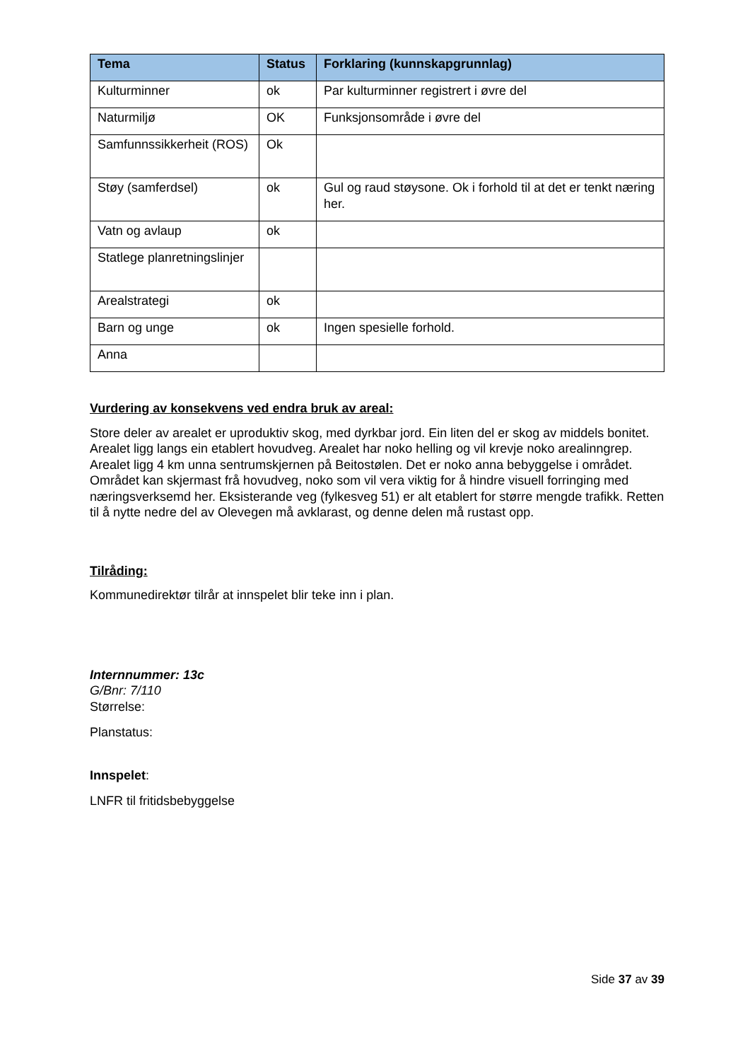| Tema | Status | Forklaring (kunnskapgrunnlag) |
| --- | --- | --- |
| Kulturminner | ok | Par kulturminner registrert i øvre del |
| Naturmiljø | OK | Funksjonsområde i øvre del |
| Samfunnssikkerheit (ROS) | Ok | |
| Støy (samferdsel) | ok | Gul og raud støysone. Ok i forhold til at det er tenkt næring her. |
| Vatn og avlaup | ok | |
| Statlege planretningslinjer | | |
| Arealstrategi | ok | |
| Barn og unge | ok | Ingen spesielle forhold. |
| Anna | | |
Vurdering av konsekvens ved endra bruk av areal:
Store deler av arealet er uproduktiv skog, med dyrkbar jord. Ein liten del er skog av middels bonitet. Arealet ligg langs ein etablert hovudveg. Arealet har noko helling og vil krevje noko arealinngrep. Arealet ligg 4 km unna sentrumskjernen på Beitostølen. Det er noko anna bebyggelse i området. Området kan skjermast frå hovudveg, noko som vil vera viktig for å hindre visuell forringing med næringsverksemd her. Eksisterande veg (fylkesveg 51) er alt etablert for større mengde trafikk. Retten til å nytte nedre del av Olevegen må avklarast, og denne delen må rustast opp.
Tilråding:
Kommunedirektør tilrår at innspelet blir teke inn i plan.
Internnummer: 13c
G/Bnr: 7/110
Størrelse:
Planstatus:
Innspelet:
LNFR til fritidsbebyggelse
Side 37 av 39